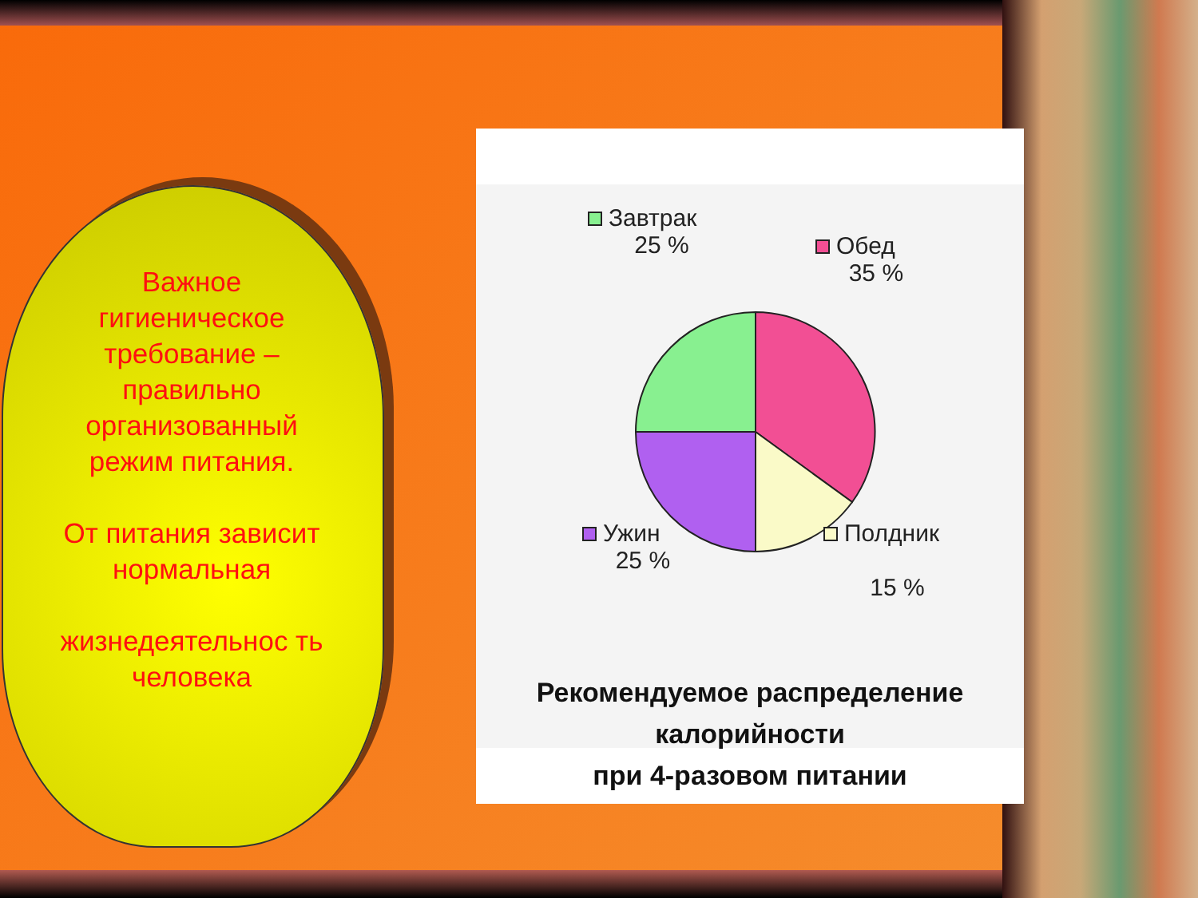Важное гигиеническое требование – правильно организованный режим питания.
От питания зависит нормальная
жизнедеятельнос ть
человека
Завтрак
25 %
Обед
35 %
Ужин
25 %
Полдник
15 %
Рекомендуемое распределение
калорийности
при 4-разовом питании